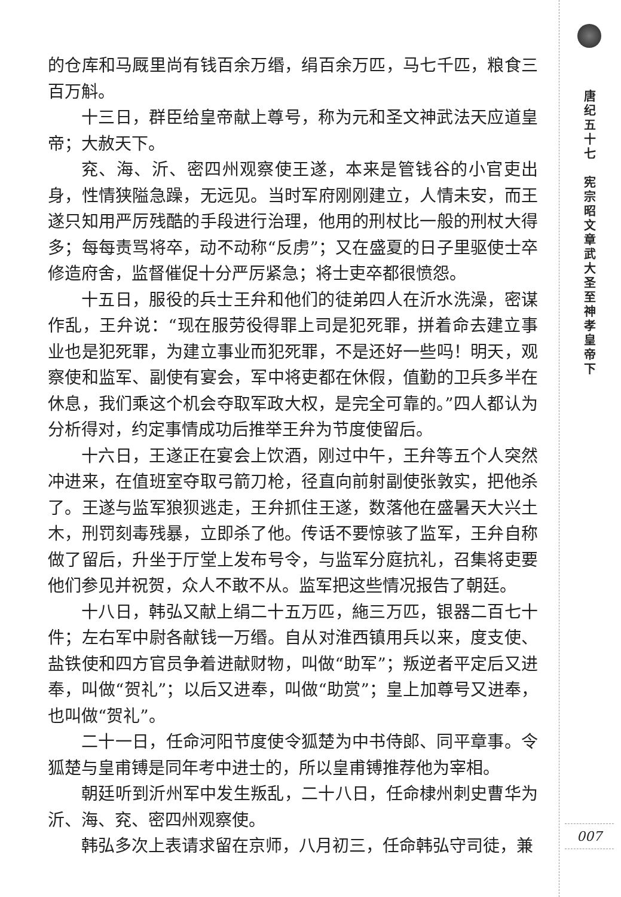的仓库和马厩里尚有钱百余万缗，绢百余万匹，马七千匹，粮食三百万斛。
十三日，群臣给皇帝献上尊号，称为元和圣文神武法天应道皇帝；大赦天下。
兖、海、沂、密四州观察使王遂，本来是管钱谷的小官吏出身，性情狭隘急躁，无远见。当时军府刚刚建立，人情未安，而王遂只知用严厉残酷的手段进行治理，他用的刑杖比一般的刑杖大得多；每每责骂将卒，动不动称“反虏”；又在盛夏的日子里驱使士卒修造府舍，监督催促十分严厉紧急；将士吏卒都很愤怨。
十五日，服役的兵士王弁和他们的徒弟四人在沂水洗澡，密谋作乱，王弁说：“现在服劳役得罪上司是犯死罪，拼着命去建立事业也是犯死罪，为建立事业而犯死罪，不是还好一些吗！明天，观察使和监军、副使有宴会，军中将吏都在休假，值勤的卫兵多半在休息，我们乘这个机会夺取军政大权，是完全可靠的。”四人都认为分析得对，约定事情成功后推举王弁为节度使留后。
十六日，王遂正在宴会上饮酒，刚过中午，王弁等五个人突然冲进来，在值班室夺取弓箭刀枪，径直向前射副使张敦实，把他杀了。王遂与监军狼狈逃走，王弁抓住王遂，数落他在盛暑天大兴土木，刑罚刻毒残暴，立即杀了他。传话不要惊骇了监军，王弁自称做了留后，升坐于厅堂上发布号令，与监军分庭抗礼，召集将吏要他们参见并祝贺，众人不敢不从。监军把这些情况报告了朝廷。
十八日，韩弘又献上绢二十五万匹，絁三万匹，银器二百七十件；左右军中尉各献钱一万缗。自从对淮西镇用兵以来，度支使、盐铁使和四方官员争着进献财物，叫做“助军”；叛逆者平定后又进奉，叫做“贺礼”；以后又进奉，叫做“助赏”；皇上加尊号又进奉，也叫做“贺礼”。
二十一日，任命河阳节度使令狐楚为中书侍郎、同平章事。令狐楚与皇甫镈是同年考中进士的，所以皇甫镈推荐他为宰相。
朝廷听到沂州军中发生叛乱，二十八日，任命棣州刺史曹华为沂、海、兖、密四州观察使。
韩弘多次上表请求留在京师，八月初三，任命韩弘守司徒，兼
唐纪五十七　宪宗昭文章武大圣至神孝皇帝下
007